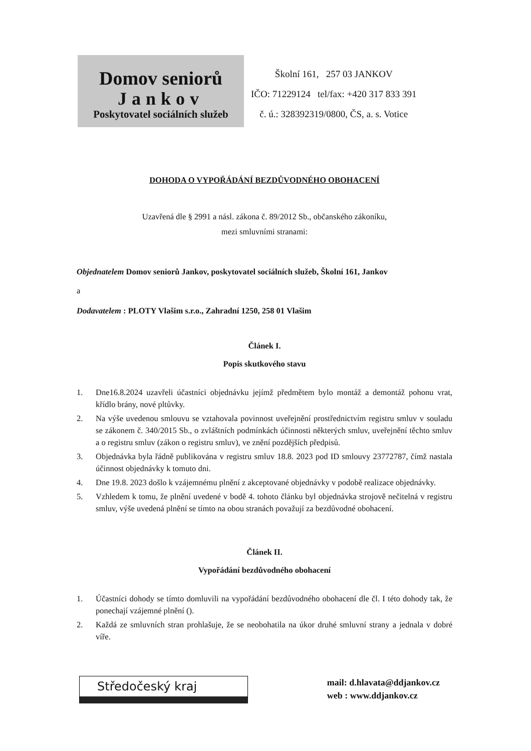Domov seniorů
Jankov
Poskytovatel sociálních služeb
Školní 161, 257 03 JANKOV
IČO: 71229124 tel/fax: +420 317 833 391
č. ú.: 328392319/0800, ČS, a. s. Votice
DOHODA O VYPOŘÁDÁNÍ BEZDŮVODNÉHO OBOHACENÍ
Uzavřená dle § 2991 a násl. zákona č. 89/2012 Sb., občanského zákoníku,
mezi smluvními stranami:
Objednatelem Domov seniorů Jankov, poskytovatel sociálních služeb, Školní 161, Jankov
a
Dodavatelem : PLOTY Vlašim s.r.o., Zahradní 1250, 258 01 Vlašim
Článek I.
Popis skutkového stavu
1. Dne16.8.2024 uzavřeli účastníci objednávku jejímž předmětem bylo montáž a demontáž pohonu vrat, křídlo brány, nové pltůvky.
2. Na výše uvedenou smlouvu se vztahovala povinnost uveřejnění prostřednictvím registru smluv v souladu se zákonem č. 340/2015 Sb., o zvláštních podmínkách účinnosti některých smluv, uveřejnění těchto smluv a o registru smluv (zákon o registru smluv), ve znění pozdějších předpisů.
3. Objednávka byla řádně publikována v registru smluv 18.8. 2023 pod ID smlouvy 23772787, čímž nastala účinnost objednávky k tomuto dni.
4. Dne 19.8. 2023 došlo k vzájemnému plnění z akceptované objednávky v podobě realizace objednávky.
5. Vzhledem k tomu, že plnění uvedené v bodě 4. tohoto článku byl objednávka strojově nečitelná v registru smluv, výše uvedená plnění se tímto na obou stranách považují za bezdůvodné obohacení.
Článek II.
Vypořádání bezdůvodného obohacení
1. Účastníci dohody se tímto domluvili na vypořádání bezdůvodného obohacení dle čl. I této dohody tak, že ponechají vzájemné plnění ().
2. Každá ze smluvních stran prohlašuje, že se neobohatila na úkor druhé smluvní strany a jednala v dobré víře.
Středočeský kraj
mail: d.hlavata@ddjankov.cz
web : www.ddjankov.cz